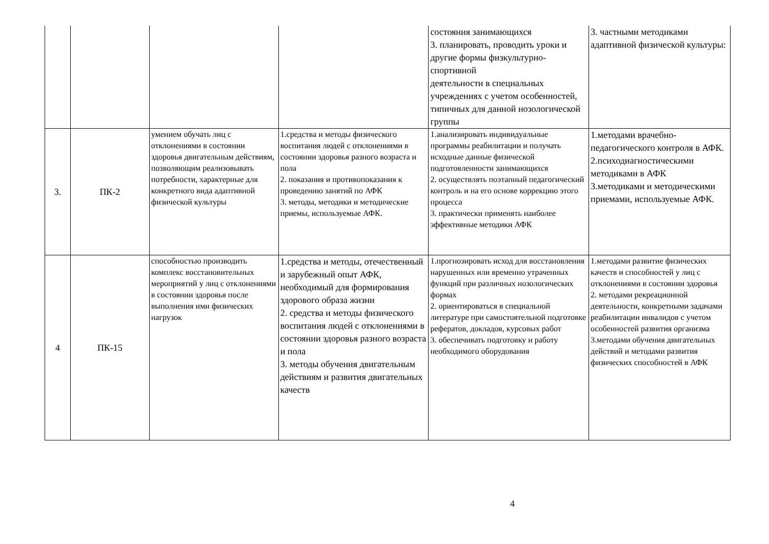| | | | | состояния занимающихся 3. планировать, проводить уроки и другие формы физкультурно-спортивной деятельности в специальных учреждениях с учетом особенностей, типичных для данной нозологической группы | 3. частными методиками адаптивной физической культуры: |
| 3. | ПК-2 | умением обучать лиц с отклонениями в состоянии здоровья двигательным действиям, позволяющим реализовывать потребности, характерные для конкретного вида адаптивной физической культуры | 1.средства и методы физического воспитания людей с отклонениями в состоянии здоровья разного возраста и пола 2. показания и противопоказания к проведению занятий по АФК 3. методы, методики и методические приемы, используемые АФК. | 1.анализировать индивидуальные программы реабилитации и получать исходные данные физической подготовленности занимающихся 2. осуществлять поэтапный педагогический контроль и на его основе коррекцию этого процесса 3. практически применять наиболее эффективные методики АФК | 1.методами врачебно-педагогического контроля в АФК. 2.психодиагностическими методиками в АФК 3.методиками и методическими приемами, используемые АФК. |
| 4 | ПК-15 | способностью производить комплекс восстановительных мероприятий у лиц с отклонениями в состоянии здоровья после выполнения ими физических нагрузок | 1.средства и методы, отечественный и зарубежный опыт АФК, необходимый для формирования здорового образа жизни 2. средства и методы физического воспитания людей с отклонениями в состоянии здоровья разного возраста и пола 3. методы обучения двигательным действиям и развития двигательных качеств | 1.прогнозировать исход для восстановления нарушенных или временно утраченных функций при различных нозологических формах 2. ориентироваться в специальной литературе при самостоятельной подготовке рефератов, докладов, курсовых работ 3. обеспечивать подготовку и работу необходимого оборудования | 1.методами развитие физических качеств и способностей у лиц с отклонениями в состоянии здоровья 2. методами рекреационной деятельности, конкретными задачами реабилитации инвалидов с учетом особенностей развития организма 3.методами обучения двигательных действий и методами развития физических способностей в АФК |
4